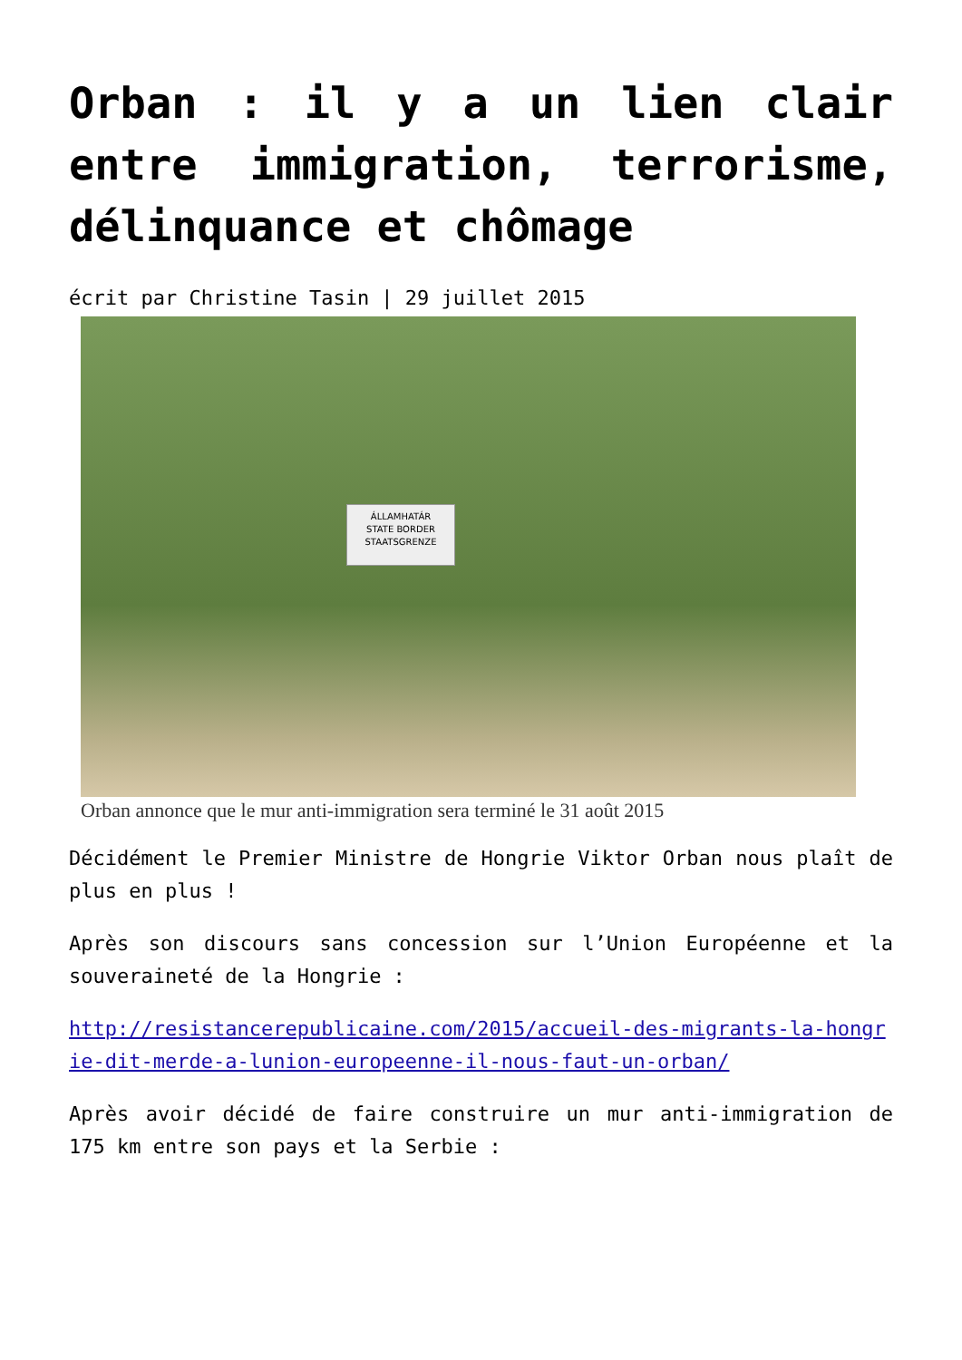Orban : il y a un lien clair entre immigration, terrorisme, délinquance et chômage
écrit par Christine Tasin | 29 juillet 2015
ÁLLAMHATÁR
STATE BORDER
STAATSGRENZE
Orban annonce que le mur anti-immigration sera terminé le 31 août 2015
Décidément le Premier Ministre de Hongrie Viktor Orban nous plaît de plus en plus !
Après son discours sans concession sur l’Union Européenne et la souveraineté de la Hongrie :
http://resistancerepublicaine.com/2015/accueil-des-migrants-la-hongrie-dit-merde-a-lunion-europeenne-il-nous-faut-un-orban/
Après avoir décidé de faire construire un mur anti-immigration de 175 km entre son pays et la Serbie :